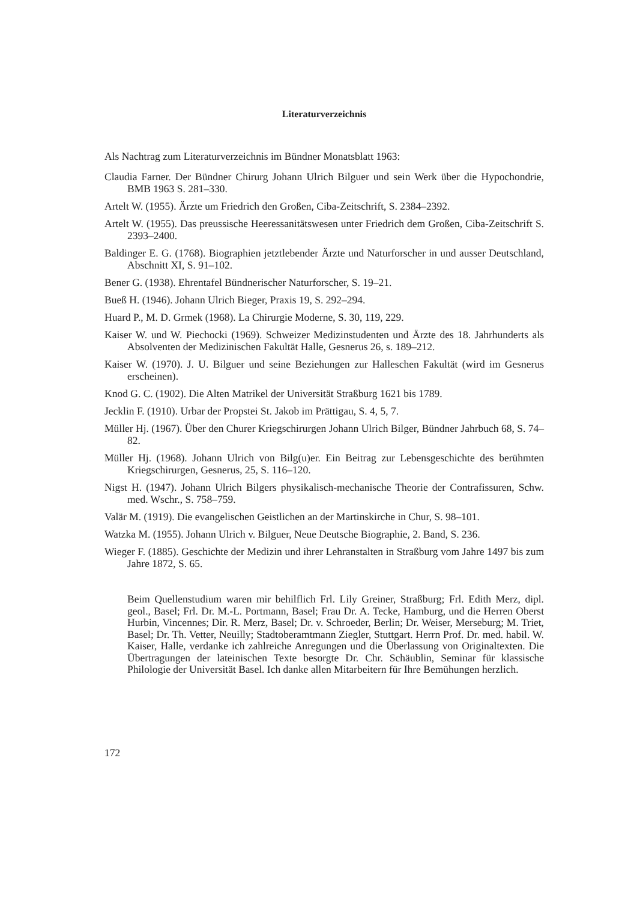Literaturverzeichnis
Als Nachtrag zum Literaturverzeichnis im Bündner Monatsblatt 1963:
Claudia Farner. Der Bündner Chirurg Johann Ulrich Bilguer und sein Werk über die Hypochondrie, BMB 1963 S. 281–330.
Artelt W. (1955). Ärzte um Friedrich den Großen, Ciba-Zeitschrift, S. 2384–2392.
Artelt W. (1955). Das preussische Heeressanitätswesen unter Friedrich dem Großen, Ciba-Zeitschrift S. 2393–2400.
Baldinger E. G. (1768). Biographien jetztlebender Ärzte und Naturforscher in und ausser Deutschland, Abschnitt XI, S. 91–102.
Bener G. (1938). Ehrentafel Bündnerischer Naturforscher, S. 19–21.
Bueß H. (1946). Johann Ulrich Bieger, Praxis 19, S. 292–294.
Huard P., M. D. Grmek (1968). La Chirurgie Moderne, S. 30, 119, 229.
Kaiser W. und W. Piechocki (1969). Schweizer Medizinstudenten und Ärzte des 18. Jahrhunderts als Absolventen der Medizinischen Fakultät Halle, Gesnerus 26, s. 189–212.
Kaiser W. (1970). J. U. Bilguer und seine Beziehungen zur Halleschen Fakultät (wird im Gesnerus erscheinen).
Knod G. C. (1902). Die Alten Matrikel der Universität Straßburg 1621 bis 1789.
Jecklin F. (1910). Urbar der Propstei St. Jakob im Prättigau, S. 4, 5, 7.
Müller Hj. (1967). Über den Churer Kriegschirurgen Johann Ulrich Bilger, Bündner Jahrbuch 68, S. 74–82.
Müller Hj. (1968). Johann Ulrich von Bilg(u)er. Ein Beitrag zur Lebensgeschichte des berühmten Kriegschirurgen, Gesnerus, 25, S. 116–120.
Nigst H. (1947). Johann Ulrich Bilgers physikalisch-mechanische Theorie der Contrafissuren, Schw. med. Wschr., S. 758–759.
Valär M. (1919). Die evangelischen Geistlichen an der Martinskirche in Chur, S. 98–101.
Watzka M. (1955). Johann Ulrich v. Bilguer, Neue Deutsche Biographie, 2. Band, S. 236.
Wieger F. (1885). Geschichte der Medizin und ihrer Lehranstalten in Straßburg vom Jahre 1497 bis zum Jahre 1872, S. 65.
Beim Quellenstudium waren mir behilflich Frl. Lily Greiner, Straßburg; Frl. Edith Merz, dipl. geol., Basel; Frl. Dr. M.-L. Portmann, Basel; Frau Dr. A. Tecke, Hamburg, und die Herren Oberst Hurbin, Vincennes; Dir. R. Merz, Basel; Dr. v. Schroeder, Berlin; Dr. Weiser, Merseburg; M. Triet, Basel; Dr. Th. Vetter, Neuilly; Stadtoberamtmann Ziegler, Stuttgart. Herrn Prof. Dr. med. habil. W. Kaiser, Halle, verdanke ich zahlreiche Anregungen und die Überlassung von Originaltexten. Die Übertragungen der lateinischen Texte besorgte Dr. Chr. Schäublin, Seminar für klassische Philologie der Universität Basel. Ich danke allen Mitarbeitern für Ihre Bemühungen herzlich.
172